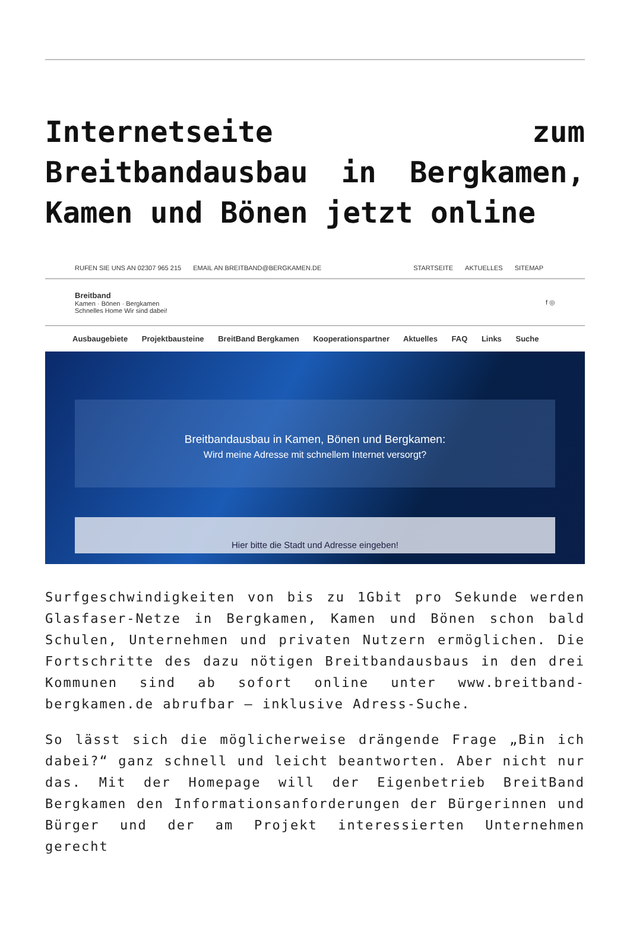Internetseite zum Breitbandausbau in Bergkamen, Kamen und Bönen jetzt online
RUFEN SIE UNS AN 02307 965 215 EMAIL AN BREITBAND@BERGKAMEN.DE
STARTSEITE AKTUELLES SITEMAP
Breitband
Kamen · Bönen · Bergkamen
Schnelles Home Wir sind dabei!
f ◎
Ausbaugebiete Projektbausteine BreitBand Bergkamen Kooperationspartner Aktuelles FAQ Links Suche
Breitbandausbau in Kamen, Bönen und Bergkamen:
Wird meine Adresse mit schnellem Internet versorgt?
Hier bitte die Stadt und Adresse eingeben!
Surfgeschwindigkeiten von bis zu 1Gbit pro Sekunde werden Glasfaser-Netze in Bergkamen, Kamen und Bönen schon bald Schulen, Unternehmen und privaten Nutzern ermöglichen. Die Fortschritte des dazu nötigen Breitbandausbaus in den drei Kommunen sind ab sofort online unter www.breitband-bergkamen.de abrufbar – inklusive Adress-Suche.
So lässt sich die möglicherweise drängende Frage „Bin ich dabei?“ ganz schnell und leicht beantworten. Aber nicht nur das. Mit der Homepage will der Eigenbetrieb BreitBand Bergkamen den Informationsanforderungen der Bürgerinnen und Bürger und der am Projekt interessierten Unternehmen gerecht